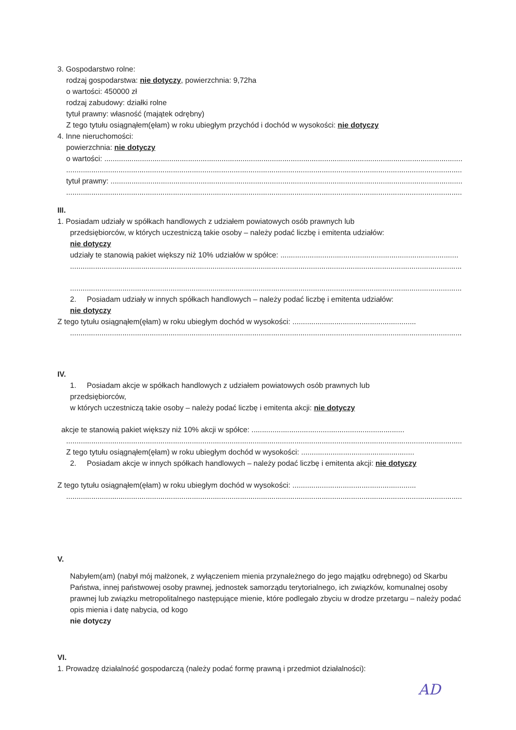3. Gospodarstwo rolne:
rodzaj gospodarstwa: nie dotyczy, powierzchnia: 9,72ha
o wartości: 450000 zł
rodzaj zabudowy: działki rolne
tytuł prawny: własność (majątek odrębny)
Z tego tytułu osiągnąłem(ęłam) w roku ubiegłym przychód i dochód w wysokości: nie dotyczy
4. Inne nieruchomości:
powierzchnia: nie dotyczy
o wartości: ................................................................................................................................................................................
.............................................................................................................................................................................................
tytuł prawny: ...........................................................................................................................................................................
.............................................................................................................................................................................................
III.
1. Posiadam udziały w spółkach handlowych z udziałem powiatowych osób prawnych lub
przedsiębiorców, w których uczestniczą takie osoby – należy podać liczbę i emitenta udziałów:
nie dotyczy
udziały te stanowią pakiet większy niż 10% udziałów w spółce: .....................................................................................
.............................................................................................................................................................................................
.............................................................................................................................................................................................
2. Posiadam udziały w innych spółkach handlowych – należy podać liczbę i emitenta udziałów:
nie dotyczy
Z tego tytułu osiągnąłem(ęłam) w roku ubiegłym dochód w wysokości: ...........................................................
.............................................................................................................................................................................................
IV.
1. Posiadam akcje w spółkach handlowych z udziałem powiatowych osób prawnych lub
przedsiębiorców,
w których uczestniczą takie osoby – należy podać liczbę i emitenta akcji: nie dotyczy
akcje te stanowią pakiet większy niż 10% akcji w spółce: .........................................................................
.............................................................................................................................................................................................
Z tego tytułu osiągnąłem(ęłam) w roku ubiegłym dochód w wysokości: ......................................................
2. Posiadam akcje w innych spółkach handlowych – należy podać liczbę i emitenta akcji: nie dotyczy
Z tego tytułu osiągnąłem(ęłam) w roku ubiegłym dochód w wysokości: ...........................................................
.............................................................................................................................................................................................
V.
Nabyłem(am) (nabył mój małżonek, z wyłączeniem mienia przynależnego do jego majątku odrębnego) od Skarbu Państwa, innej państwowej osoby prawnej, jednostek samorządu terytorialnego, ich związków, komunalnej osoby prawnej lub związku metropolitalnego następujące mienie, które podlegało zbyciu w drodze przetargu – należy podać opis mienia i datę nabycia, od kogo
nie dotyczy
VI.
1. Prowadzę działalność gospodarczą (należy podać formę prawną i przedmiot działalności):
AD